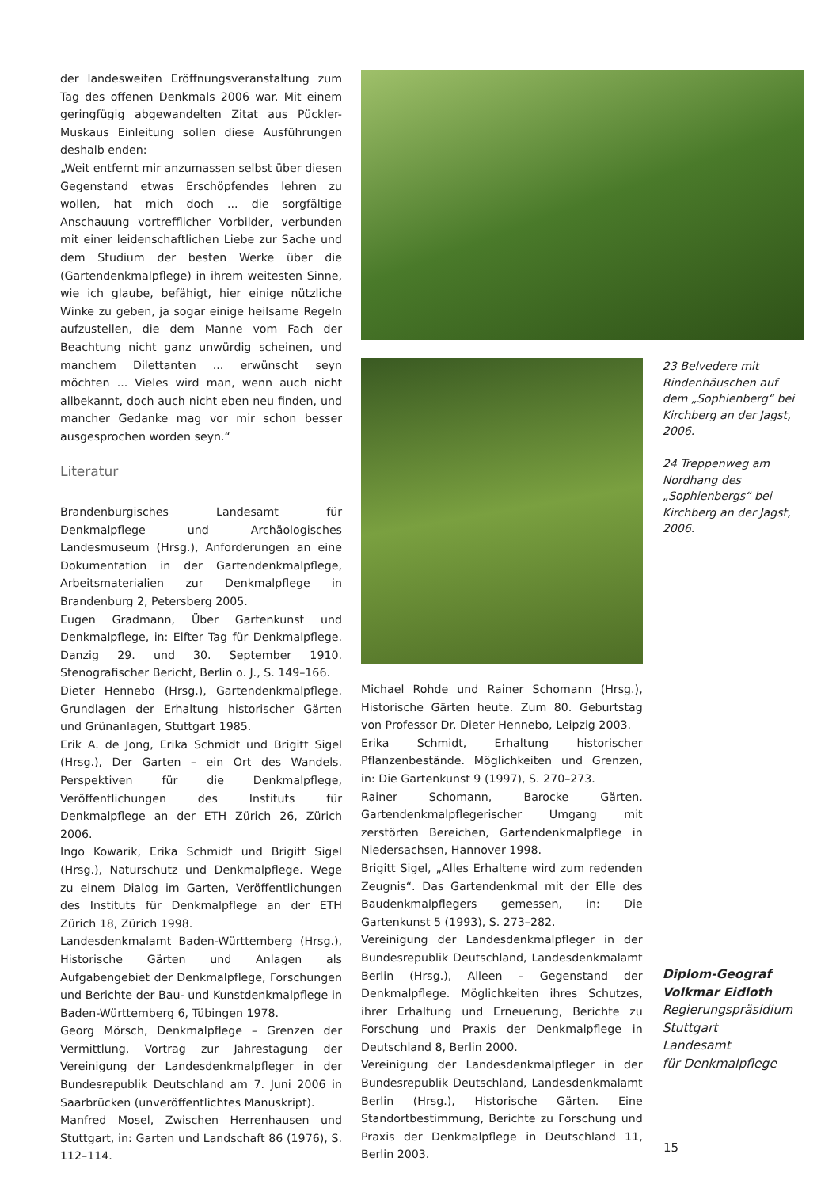der landesweiten Eröffnungsveranstaltung zum Tag des offenen Denkmals 2006 war. Mit einem geringfügig abgewandelten Zitat aus Pückler-Muskaus Einleitung sollen diese Ausführungen deshalb enden:
„Weit entfernt mir anzumassen selbst über diesen Gegenstand etwas Erschöpfendes lehren zu wollen, hat mich doch ... die sorgfältige Anschauung vortrefflicher Vorbilder, verbunden mit einer leidenschaftlichen Liebe zur Sache und dem Studium der besten Werke über die (Gartendenkmalpflege) in ihrem weitesten Sinne, wie ich glaube, befähigt, hier einige nützliche Winke zu geben, ja sogar einige heilsame Regeln aufzustellen, die dem Manne vom Fach der Beachtung nicht ganz unwürdig scheinen, und manchem Dilettanten ... erwünscht seyn möchten ... Vieles wird man, wenn auch nicht allbekannt, doch auch nicht eben neu finden, und mancher Gedanke mag vor mir schon besser ausgesprochen worden seyn.“
Literatur
Brandenburgisches Landesamt für Denkmalpflege und Archäologisches Landesmuseum (Hrsg.), Anforderungen an eine Dokumentation in der Gartendenkmalpflege, Arbeitsmaterialien zur Denkmalpflege in Brandenburg 2, Petersberg 2005.
Eugen Gradmann, Über Gartenkunst und Denkmalpflege, in: Elfter Tag für Denkmalpflege. Danzig 29. und 30. September 1910. Stenografischer Bericht, Berlin o. J., S. 149–166.
Dieter Hennebo (Hrsg.), Gartendenkmalpflege. Grundlagen der Erhaltung historischer Gärten und Grünanlagen, Stuttgart 1985.
Erik A. de Jong, Erika Schmidt und Brigitt Sigel (Hrsg.), Der Garten – ein Ort des Wandels. Perspektiven für die Denkmalpflege, Veröffentlichungen des Instituts für Denkmalpflege an der ETH Zürich 26, Zürich 2006.
Ingo Kowarik, Erika Schmidt und Brigitt Sigel (Hrsg.), Naturschutz und Denkmalpflege. Wege zu einem Dialog im Garten, Veröffentlichungen des Instituts für Denkmalpflege an der ETH Zürich 18, Zürich 1998.
Landesdenkmalamt Baden-Württemberg (Hrsg.), Historische Gärten und Anlagen als Aufgabengebiet der Denkmalpflege, Forschungen und Berichte der Bau- und Kunstdenkmalpflege in Baden-Württemberg 6, Tübingen 1978.
Georg Mörsch, Denkmalpflege – Grenzen der Vermittlung, Vortrag zur Jahrestagung der Vereinigung der Landesdenkmalpfleger in der Bundesrepublik Deutschland am 7. Juni 2006 in Saarbrücken (unveröffentlichtes Manuskript).
Manfred Mosel, Zwischen Herrenhausen und Stuttgart, in: Garten und Landschaft 86 (1976), S. 112–114.
23 Belvedere mit Rindenhäuschen auf dem „Sophienberg“ bei Kirchberg an der Jagst, 2006.
24 Treppenweg am Nordhang des „Sophienbergs“ bei Kirchberg an der Jagst, 2006.
Michael Rohde und Rainer Schomann (Hrsg.), Historische Gärten heute. Zum 80. Geburtstag von Professor Dr. Dieter Hennebo, Leipzig 2003.
Erika Schmidt, Erhaltung historischer Pflanzenbestände. Möglichkeiten und Grenzen, in: Die Gartenkunst 9 (1997), S. 270–273.
Rainer Schomann, Barocke Gärten. Gartendenkmalpflegerischer Umgang mit zerstörten Bereichen, Gartendenkmalpflege in Niedersachsen, Hannover 1998.
Brigitt Sigel, „Alles Erhaltene wird zum redenden Zeugnis“. Das Gartendenkmal mit der Elle des Baudenkmalpflegers gemessen, in: Die Gartenkunst 5 (1993), S. 273–282.
Vereinigung der Landesdenkmalpfleger in der Bundesrepublik Deutschland, Landesdenkmalamt Berlin (Hrsg.), Alleen – Gegenstand der Denkmalpflege. Möglichkeiten ihres Schutzes, ihrer Erhaltung und Erneuerung, Berichte zu Forschung und Praxis der Denkmalpflege in Deutschland 8, Berlin 2000.
Vereinigung der Landesdenkmalpfleger in der Bundesrepublik Deutschland, Landesdenkmalamt Berlin (Hrsg.), Historische Gärten. Eine Standortbestimmung, Berichte zu Forschung und Praxis der Denkmalpflege in Deutschland 11, Berlin 2003.
Diplom-Geograf
Volkmar Eidloth
Regierungspräsidium
Stuttgart
Landesamt
für Denkmalpflege
15